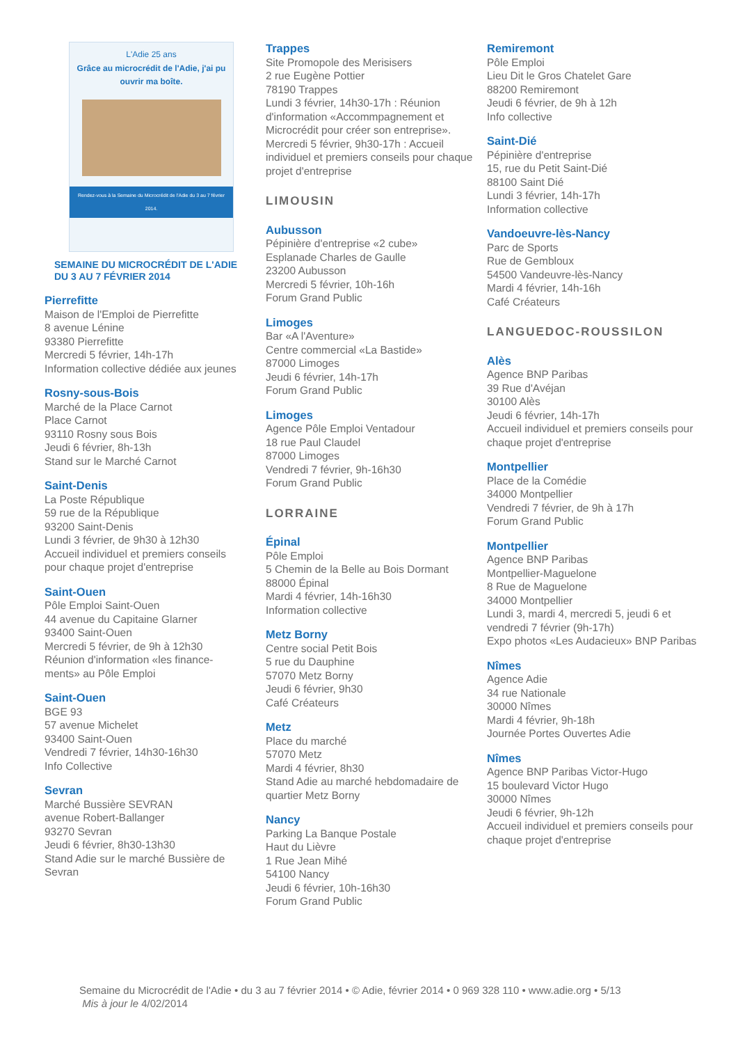L'Adie 25 ans
Grâce au microcrédit de l'Adie, j'ai pu ouvrir ma boîte.
Rendez-vous à la Semaine du Microcrédit de l'Adie du 3 au 7 février 2014.
SEMAINE DU MICROCRÉDIT DE L'ADIE
DU 3 AU 7 FÉVRIER 2014
Pierrefitte
Maison de l'Emploi de Pierrefitte
8 avenue Lénine
93380 Pierrefitte
Mercredi 5 février, 14h-17h
Information collective dédiée aux jeunes
Rosny-sous-Bois
Marché de la Place Carnot
Place Carnot
93110 Rosny sous Bois
Jeudi 6 février, 8h-13h
Stand sur le Marché Carnot
Saint-Denis
La Poste République
59 rue de la République
93200 Saint-Denis
Lundi 3 février, de 9h30 à 12h30
Accueil individuel et premiers conseils pour chaque projet d'entreprise
Saint-Ouen
Pôle Emploi Saint-Ouen
44 avenue du Capitaine Glarner
93400 Saint-Ouen
Mercredi 5 février, de 9h à 12h30
Réunion d'information «les finance-ments» au Pôle Emploi
Saint-Ouen
BGE 93
57 avenue Michelet
93400 Saint-Ouen
Vendredi 7 février, 14h30-16h30
Info Collective
Sevran
Marché Bussière SEVRAN
avenue Robert-Ballanger
93270 Sevran
Jeudi 6 février, 8h30-13h30
Stand Adie sur le marché Bussière de Sevran
Trappes
Site Promopole des Merisisers
2 rue Eugène Pottier
78190 Trappes
Lundi 3 février, 14h30-17h : Réunion d'information «Accommpagnement et Microcrédit pour créer son entreprise».
Mercredi 5 février, 9h30-17h : Accueil individuel et premiers conseils pour chaque projet d'entreprise
LIMOUSIN
Aubusson
Pépinière d'entreprise «2 cube»
Esplanade Charles de Gaulle
23200 Aubusson
Mercredi 5 février, 10h-16h
Forum Grand Public
Limoges
Bar «A l'Aventure»
Centre commercial «La Bastide»
87000 Limoges
Jeudi 6 février, 14h-17h
Forum Grand Public
Limoges
Agence Pôle Emploi Ventadour
18 rue Paul Claudel
87000 Limoges
Vendredi 7 février, 9h-16h30
Forum Grand Public
LORRAINE
Épinal
Pôle Emploi
5 Chemin de la Belle au Bois Dormant
88000 Épinal
Mardi 4 février, 14h-16h30
Information collective
Metz Borny
Centre social Petit Bois
5 rue du Dauphine
57070 Metz Borny
Jeudi 6 février, 9h30
Café Créateurs
Metz
Place du marché
57070 Metz
Mardi 4 février, 8h30
Stand Adie au marché hebdomadaire de quartier Metz Borny
Nancy
Parking La Banque Postale
Haut du Lièvre
1 Rue Jean Mihé
54100 Nancy
Jeudi 6 février, 10h-16h30
Forum Grand Public
Remiremont
Pôle Emploi
Lieu Dit le Gros Chatelet Gare
88200 Remiremont
Jeudi 6 février, de 9h à 12h
Info collective
Saint-Dié
Pépinière d'entreprise
15, rue du Petit Saint-Dié
88100 Saint Dié
Lundi 3 février, 14h-17h
Information collective
Vandoeuvre-lès-Nancy
Parc de Sports
Rue de Gembloux
54500 Vandeuvre-lès-Nancy
Mardi 4 février, 14h-16h
Café Créateurs
LANGUEDOC-ROUSSILON
Alès
Agence BNP Paribas
39 Rue d'Avéjan
30100 Alès
Jeudi 6 février, 14h-17h
Accueil individuel et premiers conseils pour chaque projet d'entreprise
Montpellier
Place de la Comédie
34000 Montpellier
Vendredi 7 février, de 9h à 17h
Forum Grand Public
Montpellier
Agence BNP Paribas
Montpellier-Maguelone
8 Rue de Maguelone
34000 Montpellier
Lundi 3, mardi 4, mercredi 5, jeudi 6 et vendredi 7 février (9h-17h)
Expo photos «Les Audacieux» BNP Paribas
Nîmes
Agence Adie
34 rue Nationale
30000 Nîmes
Mardi 4 février, 9h-18h
Journée Portes Ouvertes Adie
Nîmes
Agence BNP Paribas Victor-Hugo
15 boulevard Victor Hugo
30000 Nîmes
Jeudi 6 février, 9h-12h
Accueil individuel et premiers conseils pour chaque projet d'entreprise
Semaine du Microcrédit de l'Adie • du 3 au 7 février 2014 • © Adie, février 2014 • 0 969 328 110 • www.adie.org • 5/13
Mis à jour le 4/02/2014